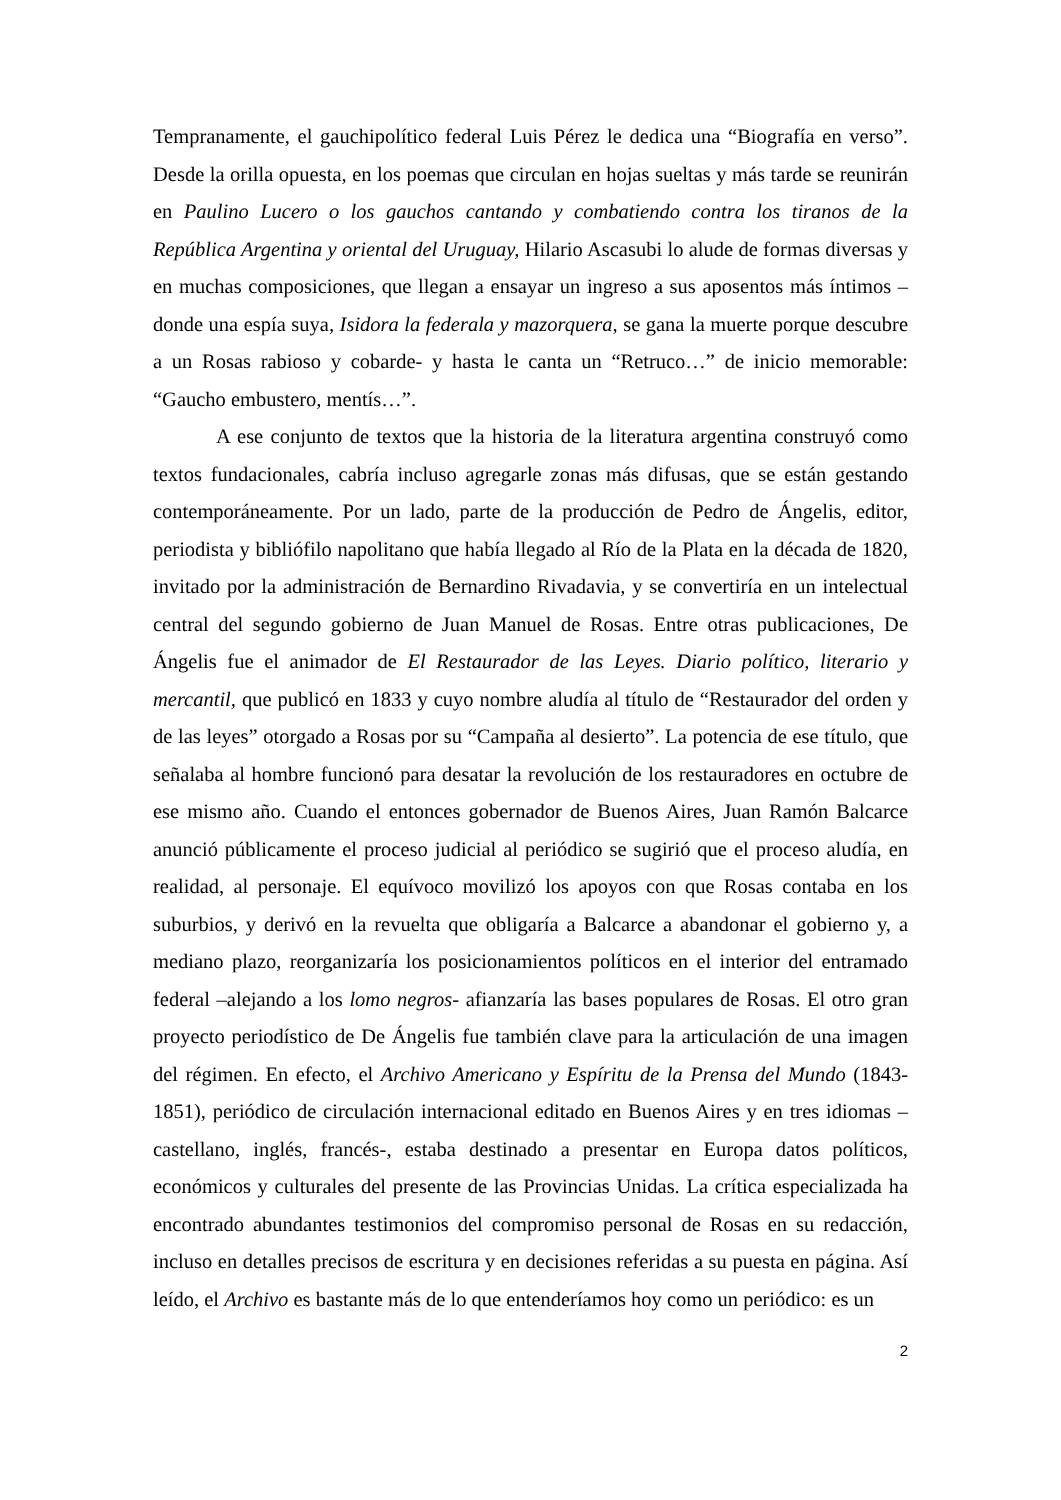Tempranamente, el gauchipolítico federal Luis Pérez le dedica una “Biografía en verso”. Desde la orilla opuesta, en los poemas que circulan en hojas sueltas y más tarde se reunirán en Paulino Lucero o los gauchos cantando y combatiendo contra los tiranos de la República Argentina y oriental del Uruguay, Hilario Ascasubi lo alude de formas diversas y en muchas composiciones, que llegan a ensayar un ingreso a sus aposentos más íntimos –donde una espía suya, Isidora la federala y mazorquera, se gana la muerte porque descubre a un Rosas rabioso y cobarde- y hasta le canta un “Retruco…” de inicio memorable: “Gaucho embustero, mentís…”.
A ese conjunto de textos que la historia de la literatura argentina construyó como textos fundacionales, cabría incluso agregarle zonas más difusas, que se están gestando contemporáneamente. Por un lado, parte de la producción de Pedro de Ángelis, editor, periodista y bibliófilo napolitano que había llegado al Río de la Plata en la década de 1820, invitado por la administración de Bernardino Rivadavia, y se convertiría en un intelectual central del segundo gobierno de Juan Manuel de Rosas. Entre otras publicaciones, De Ángelis fue el animador de El Restaurador de las Leyes. Diario político, literario y mercantil, que publicó en 1833 y cuyo nombre aludía al título de “Restaurador del orden y de las leyes” otorgado a Rosas por su “Campaña al desierto”. La potencia de ese título, que señalaba al hombre funcionó para desatar la revolución de los restauradores en octubre de ese mismo año. Cuando el entonces gobernador de Buenos Aires, Juan Ramón Balcarce anunció públicamente el proceso judicial al periódico se sugirió que el proceso aludía, en realidad, al personaje. El equívoco movilizó los apoyos con que Rosas contaba en los suburbios, y derivó en la revuelta que obligaría a Balcarce a abandonar el gobierno y, a mediano plazo, reorganizaría los posicionamientos políticos en el interior del entramado federal –alejando a los lomo negros- afianzaría las bases populares de Rosas. El otro gran proyecto periodístico de De Ángelis fue también clave para la articulación de una imagen del régimen. En efecto, el Archivo Americano y Espíritu de la Prensa del Mundo (1843-1851), periódico de circulación internacional editado en Buenos Aires y en tres idiomas –castellano, inglés, francés-, estaba destinado a presentar en Europa datos políticos, económicos y culturales del presente de las Provincias Unidas. La crítica especializada ha encontrado abundantes testimonios del compromiso personal de Rosas en su redacción, incluso en detalles precisos de escritura y en decisiones referidas a su puesta en página. Así leído, el Archivo es bastante más de lo que entenderíamos hoy como un periódico: es un
2